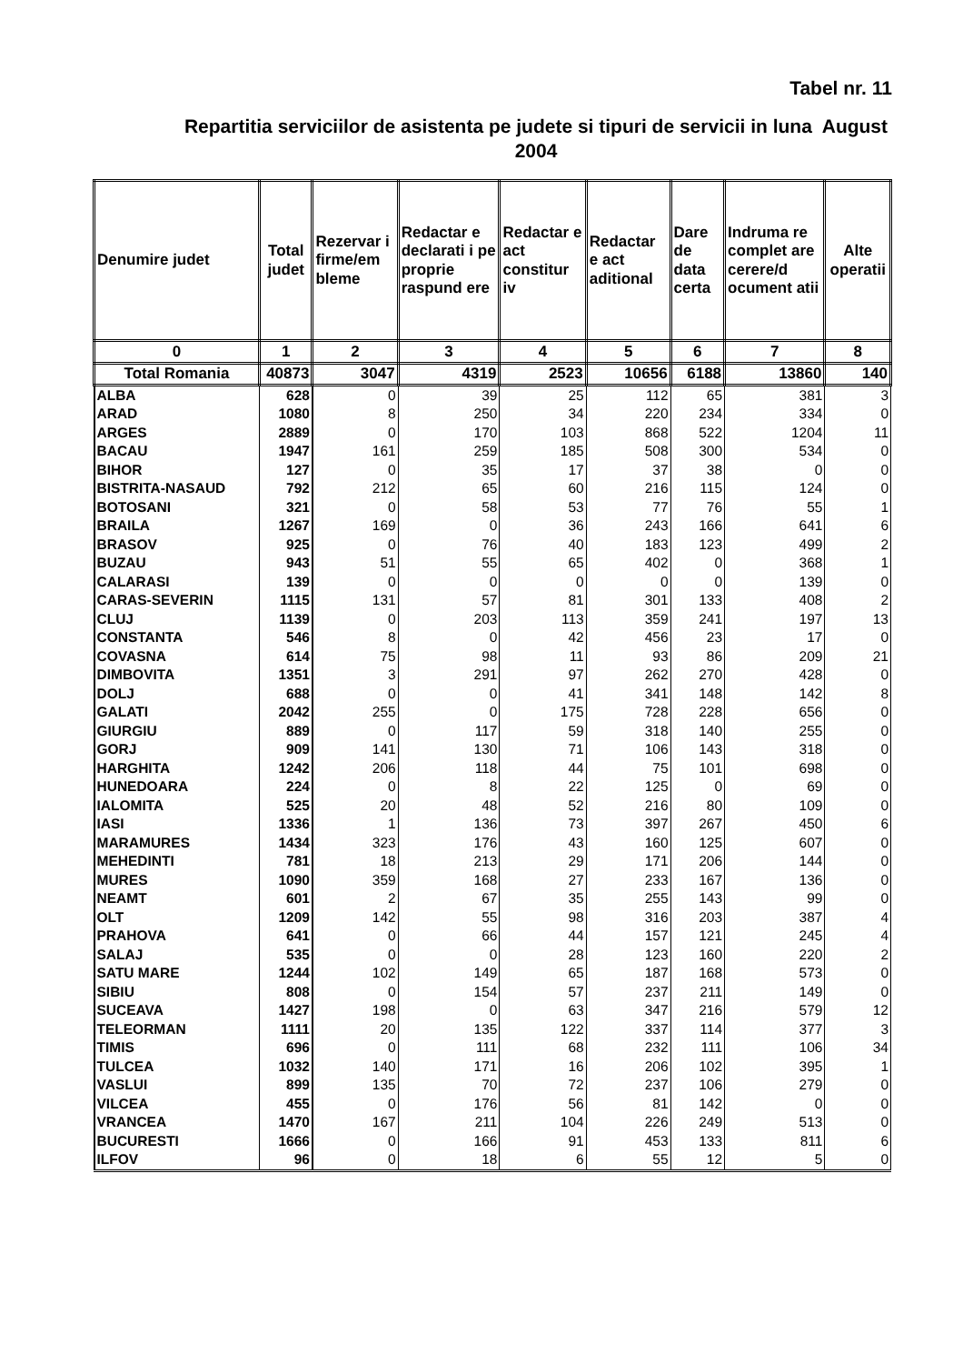Tabel nr. 11
Repartitia serviciilor de asistenta pe judete si tipuri de servicii in luna August 2004
| Denumire judet | Total judet | Rezervar i firme/em bleme | Redactar e declarati i pe proprie raspund ere | Redactar e act constitur iv | Redactar e act aditional | Dare de data certa | Indruma re complet are cerere/d ocument atii | Alte operatii |
| --- | --- | --- | --- | --- | --- | --- | --- | --- |
| 0 | 1 | 2 | 3 | 4 | 5 | 6 | 7 | 8 |
| Total Romania | 40873 | 3047 | 4319 | 2523 | 10656 | 6188 | 13860 | 140 |
| ALBA | 628 | 0 | 39 | 25 | 112 | 65 | 381 | 3 |
| ARAD | 1080 | 8 | 250 | 34 | 220 | 234 | 334 | 0 |
| ARGES | 2889 | 0 | 170 | 103 | 868 | 522 | 1204 | 11 |
| BACAU | 1947 | 161 | 259 | 185 | 508 | 300 | 534 | 0 |
| BIHOR | 127 | 0 | 35 | 17 | 37 | 38 | 0 | 0 |
| BISTRITA-NASAUD | 792 | 212 | 65 | 60 | 216 | 115 | 124 | 0 |
| BOTOSANI | 321 | 0 | 58 | 53 | 77 | 76 | 55 | 1 |
| BRAILA | 1267 | 169 | 0 | 36 | 243 | 166 | 641 | 6 |
| BRASOV | 925 | 0 | 76 | 40 | 183 | 123 | 499 | 2 |
| BUZAU | 943 | 51 | 55 | 65 | 402 | 0 | 368 | 1 |
| CALARASI | 139 | 0 | 0 | 0 | 0 | 0 | 139 | 0 |
| CARAS-SEVERIN | 1115 | 131 | 57 | 81 | 301 | 133 | 408 | 2 |
| CLUJ | 1139 | 0 | 203 | 113 | 359 | 241 | 197 | 13 |
| CONSTANTA | 546 | 8 | 0 | 42 | 456 | 23 | 17 | 0 |
| COVASNA | 614 | 75 | 98 | 11 | 93 | 86 | 209 | 21 |
| DIMBOVITA | 1351 | 3 | 291 | 97 | 262 | 270 | 428 | 0 |
| DOLJ | 688 | 0 | 0 | 41 | 341 | 148 | 142 | 8 |
| GALATI | 2042 | 255 | 0 | 175 | 728 | 228 | 656 | 0 |
| GIURGIU | 889 | 0 | 117 | 59 | 318 | 140 | 255 | 0 |
| GORJ | 909 | 141 | 130 | 71 | 106 | 143 | 318 | 0 |
| HARGHITA | 1242 | 206 | 118 | 44 | 75 | 101 | 698 | 0 |
| HUNEDOARA | 224 | 0 | 8 | 22 | 125 | 0 | 69 | 0 |
| IALOMITA | 525 | 20 | 48 | 52 | 216 | 80 | 109 | 0 |
| IASI | 1336 | 1 | 136 | 73 | 397 | 267 | 450 | 6 |
| MARAMURES | 1434 | 323 | 176 | 43 | 160 | 125 | 607 | 0 |
| MEHEDINTI | 781 | 18 | 213 | 29 | 171 | 206 | 144 | 0 |
| MURES | 1090 | 359 | 168 | 27 | 233 | 167 | 136 | 0 |
| NEAMT | 601 | 2 | 67 | 35 | 255 | 143 | 99 | 0 |
| OLT | 1209 | 142 | 55 | 98 | 316 | 203 | 387 | 4 |
| PRAHOVA | 641 | 0 | 66 | 44 | 157 | 121 | 245 | 4 |
| SALAJ | 535 | 0 | 0 | 28 | 123 | 160 | 220 | 2 |
| SATU MARE | 1244 | 102 | 149 | 65 | 187 | 168 | 573 | 0 |
| SIBIU | 808 | 0 | 154 | 57 | 237 | 211 | 149 | 0 |
| SUCEAVA | 1427 | 198 | 0 | 63 | 347 | 216 | 579 | 12 |
| TELEORMAN | 1111 | 20 | 135 | 122 | 337 | 114 | 377 | 3 |
| TIMIS | 696 | 0 | 111 | 68 | 232 | 111 | 106 | 34 |
| TULCEA | 1032 | 140 | 171 | 16 | 206 | 102 | 395 | 1 |
| VASLUI | 899 | 135 | 70 | 72 | 237 | 106 | 279 | 0 |
| VILCEA | 455 | 0 | 176 | 56 | 81 | 142 | 0 | 0 |
| VRANCEA | 1470 | 167 | 211 | 104 | 226 | 249 | 513 | 0 |
| BUCURESTI | 1666 | 0 | 166 | 91 | 453 | 133 | 811 | 6 |
| ILFOV | 96 | 0 | 18 | 6 | 55 | 12 | 5 | 0 |